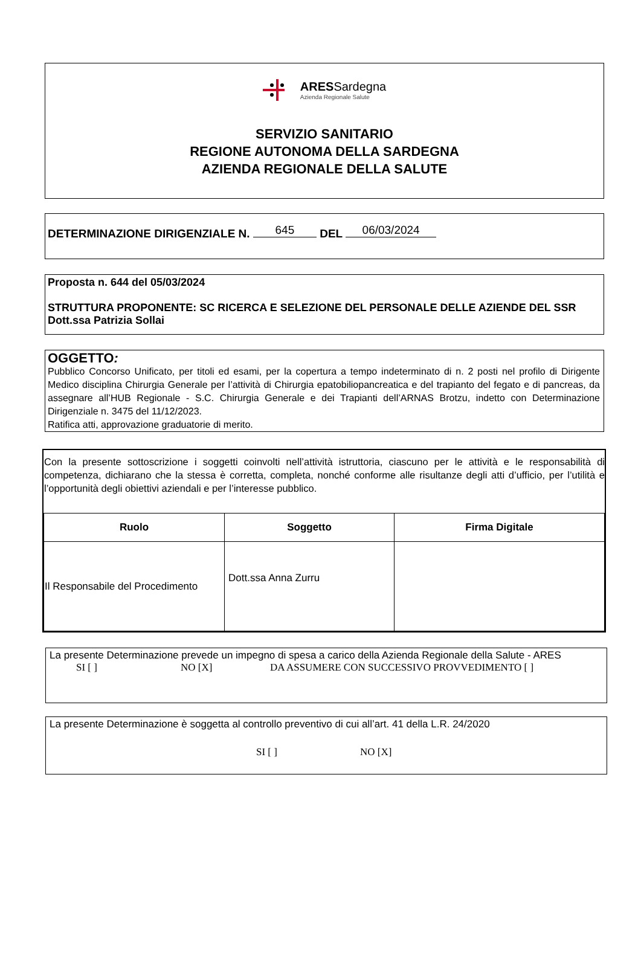ARESSardegna
Azienda Regionale Salute
SERVIZIO SANITARIO
REGIONE AUTONOMA DELLA SARDEGNA
AZIENDA REGIONALE DELLA SALUTE
DETERMINAZIONE DIRIGENZIALE N. 645 DEL 06/03/2024
Proposta n. 644 del 05/03/2024
STRUTTURA PROPONENTE: SC RICERCA E SELEZIONE DEL PERSONALE DELLE AZIENDE DEL SSR
Dott.ssa Patrizia Sollai
OGGETTO:
Pubblico Concorso Unificato, per titoli ed esami, per la copertura a tempo indeterminato di n. 2 posti nel profilo di Dirigente Medico disciplina Chirurgia Generale per l’attività di Chirurgia epatobiliopancreatica e del trapianto del fegato e di pancreas, da assegnare all’HUB Regionale - S.C. Chirurgia Generale e dei Trapianti dell’ARNAS Brotzu, indetto con Determinazione Dirigenziale n. 3475 del 11/12/2023.
Ratifica atti, approvazione graduatorie di merito.
Con la presente sottoscrizione i soggetti coinvolti nell’attività istruttoria, ciascuno per le attività e le responsabilità di competenza, dichiarano che la stessa è corretta, completa, nonché conforme alle risultanze degli atti d’ufficio, per l’utilità e l’opportunità degli obiettivi aziendali e per l’interesse pubblico.
| Ruolo | Soggetto | Firma Digitale |
| --- | --- | --- |
| Il Responsabile del Procedimento | Dott.ssa Anna Zurru | |
La presente Determinazione prevede un impegno di spesa a carico della Azienda Regionale della Salute - ARES
SI [ ] NO [X] DA ASSUMERE CON SUCCESSIVO PROVVEDIMENTO [ ]
La presente Determinazione è soggetta al controllo preventivo di cui all’art. 41 della L.R. 24/2020
SI [ ] NO [X]